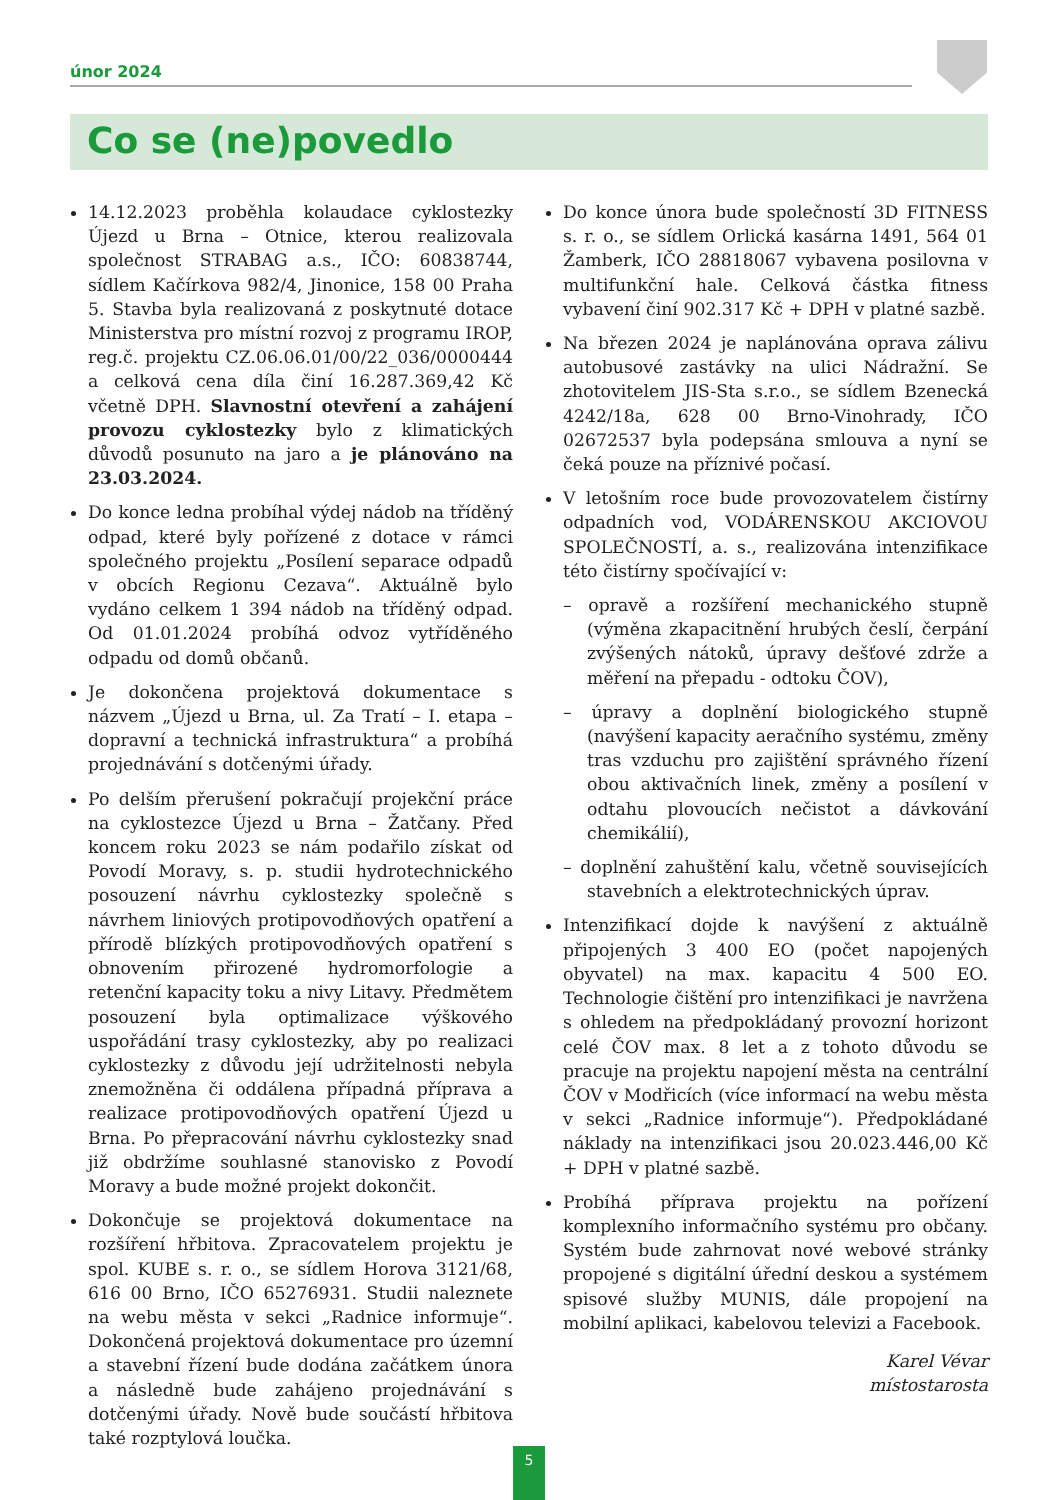únor 2024
Co se (ne)povedlo
14.12.2023 proběhla kolaudace cyklostezky Újezd u Brna – Otnice, kterou realizovala společnost STRABAG a.s., IČO: 60838744, sídlem Kačírkova 982/4, Jinonice, 158 00 Praha 5. Stavba byla realizovaná z poskytnuté dotace Ministerstva pro místní rozvoj z programu IROP, reg.č. projektu CZ.06.06.01/00/22_036/0000444 a celková cena díla činí 16.287.369,42 Kč včetně DPH. Slavnostní otevření a zahájení provozu cyklostezky bylo z klimatických důvodů posunuto na jaro a je plánováno na 23.03.2024.
Do konce ledna probíhal výdej nádob na tříděný odpad, které byly pořízené z dotace v rámci společného projektu „Posílení separace odpadů v obcích Regionu Cezava“. Aktuálně bylo vydáno celkem 1 394 nádob na tříděný odpad. Od 01.01.2024 probíhá odvoz vytříděného odpadu od domů občanů.
Je dokončena projektová dokumentace s názvem „Újezd u Brna, ul. Za Tratí – I. etapa – dopravní a technická infrastruktura“ a probíhá projednávání s dotčenými úřady.
Po delším přerušení pokračují projekční práce na cyklostezce Újezd u Brna – Žatčany. Před koncem roku 2023 se nám podařilo získat od Povodí Moravy, s. p. studii hydrotechnického posouzení návrhu cyklostezky společně s návrhem liniových protipovodňových opatření a přírodě blízkých protipovodňových opatření s obnovením přirozené hydromorfologie a retenční kapacity toku a nivy Litavy. Předmětem posouzení byla optimalizace výškového uspořádání trasy cyklostezky, aby po realizaci cyklostezky z důvodu její udržitelnosti nebyla znemožněna či oddálena případná příprava a realizace protipovodňových opatření Újezd u Brna. Po přepracování návrhu cyklostezky snad již obdržíme souhlasné stanovisko z Povodí Moravy a bude možné projekt dokončit.
Dokončuje se projektová dokumentace na rozšíření hřbitova. Zpracovatelem projektu je spol. KUBE s. r. o., se sídlem Horova 3121/68, 616 00 Brno, IČO 65276931. Studii naleznete na webu města v sekci „Radnice informuje“. Dokončená projektová dokumentace pro územní a stavební řízení bude dodána začátkem února a následně bude zahájeno projednávání s dotčenými úřady. Nově bude součástí hřbitova také rozptylová loučka.
Do konce února bude společností 3D FITNESS s. r. o., se sídlem Orlická kasárna 1491, 564 01 Žamberk, IČO 28818067 vybavena posilovna v multifunkční hale. Celková částka fitness vybavení činí 902.317 Kč + DPH v platné sazbě.
Na březen 2024 je naplánována oprava zálivu autobusové zastávky na ulici Nádražní. Se zhotovitelem JIS-Sta s.r.o., se sídlem Bzenecká 4242/18a, 628 00 Brno-Vinohrady, IČO 02672537 byla podepsána smlouva a nyní se čeká pouze na příznivé počasí.
V letošním roce bude provozovatelem čistírny odpadních vod, VODÁRENSKOU AKCIOVOU SPOLEČNOSTÍ, a. s., realizována intenzifikace této čistírny spočívající v:
– opravě a rozšíření mechanického stupně (výměna zkapacitnění hrubých česlí, čerpání zvýšených nátoků, úpravy dešťové zdrže a měření na přepadu - odtoku ČOV),
– úpravy a doplnění biologického stupně (navýšení kapacity aeračního systému, změny tras vzduchu pro zajištění správného řízení obou aktivačních linek, změny a posílení v odtahu plovoucích nečistot a dávkování chemikálií),
– doplnění zahuštění kalu, včetně souvisejících stavebních a elektrotechnických úprav.
Intenzifikací dojde k navýšení z aktuálně připojených 3 400 EO (počet napojených obyvatel) na max. kapacitu 4 500 EO. Technologie čištění pro intenzifikaci je navržena s ohledem na předpokládaný provozní horizont celé ČOV max. 8 let a z tohoto důvodu se pracuje na projektu napojení města na centrální ČOV v Modřicích (více informací na webu města v sekci „Radnice informuje“). Předpokládané náklady na intenzifikaci jsou 20.023.446,00 Kč + DPH v platné sazbě.
Probíhá příprava projektu na pořízení komplexního informačního systému pro občany. Systém bude zahrnovat nové webové stránky propojené s digitální úřední deskou a systémem spisové služby MUNIS, dále propojení na mobilní aplikaci, kabelovou televizi a Facebook.
Karel Vévar
místostarosta
5